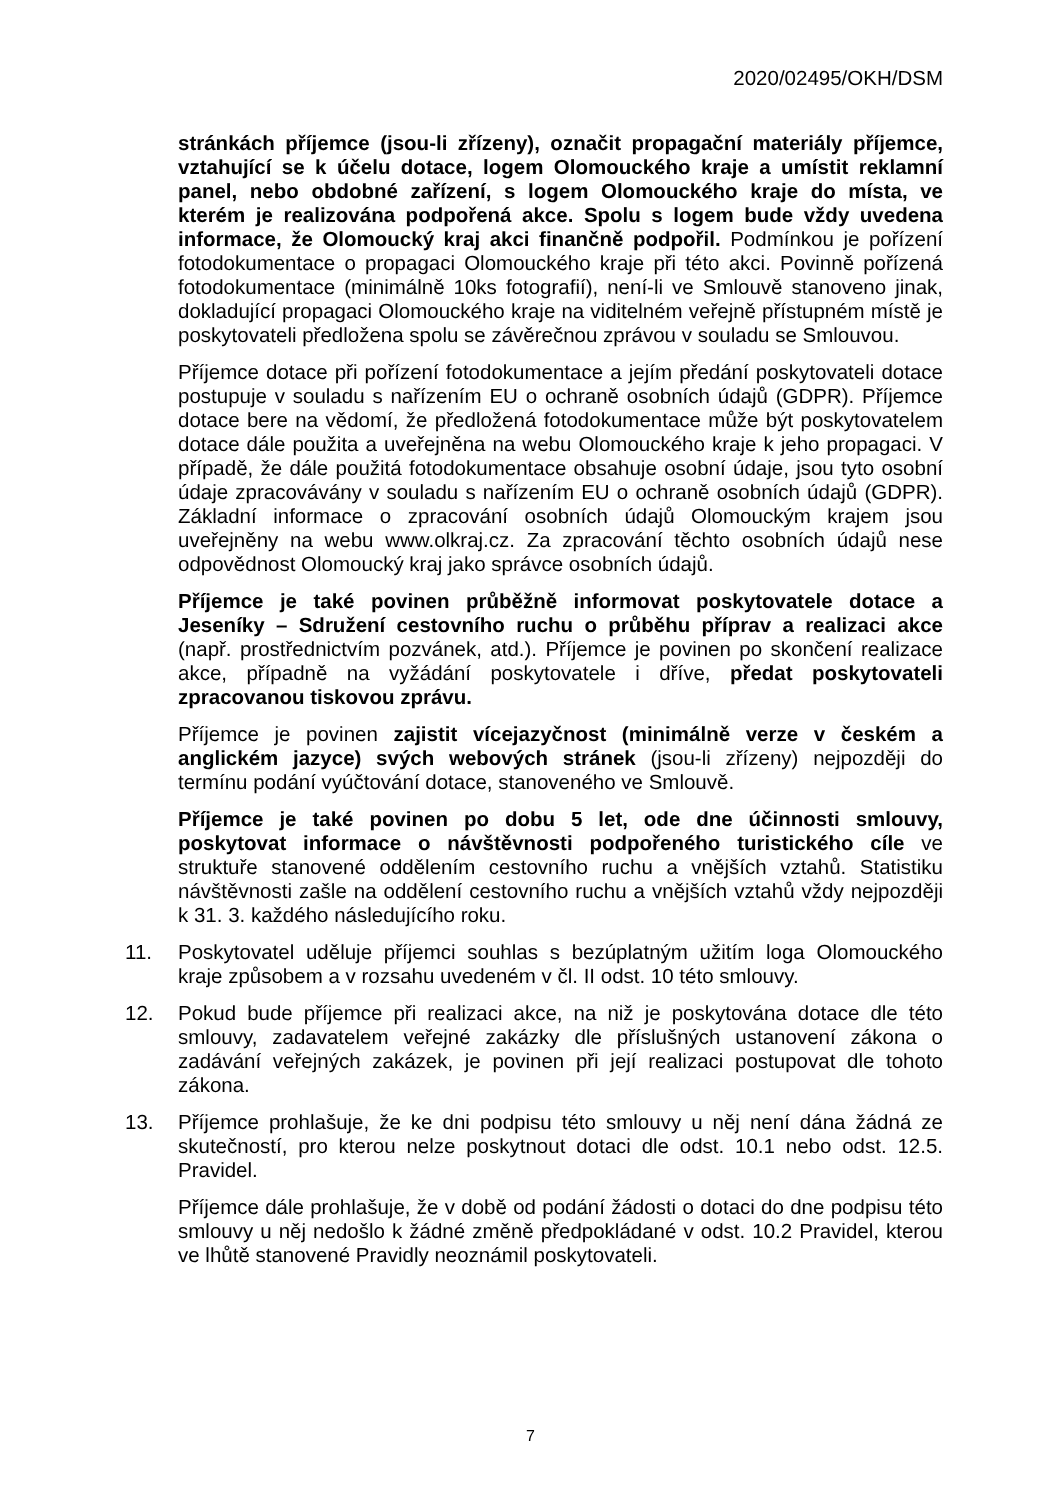2020/02495/OKH/DSM
stránkách příjemce (jsou-li zřízeny), označit propagační materiály příjemce, vztahující se k účelu dotace, logem Olomouckého kraje a umístit reklamní panel, nebo obdobné zařízení, s logem Olomouckého kraje do místa, ve kterém je realizována podpořená akce. Spolu s logem bude vždy uvedena informace, že Olomoucký kraj akci finančně podpořil. Podmínkou je pořízení fotodokumentace o propagaci Olomouckého kraje při této akci. Povinně pořízená fotodokumentace (minimálně 10ks fotografií), není-li ve Smlouvě stanoveno jinak, dokladující propagaci Olomouckého kraje na viditelném veřejně přístupném místě je poskytovateli předložena spolu se závěrečnou zprávou v souladu se Smlouvou.
Příjemce dotace při pořízení fotodokumentace a jejím předání poskytovateli dotace postupuje v souladu s nařízením EU o ochraně osobních údajů (GDPR). Příjemce dotace bere na vědomí, že předložená fotodokumentace může být poskytovatelem dotace dále použita a uveřejněna na webu Olomouckého kraje k jeho propagaci. V případě, že dále použitá fotodokumentace obsahuje osobní údaje, jsou tyto osobní údaje zpracovávány v souladu s nařízením EU o ochraně osobních údajů (GDPR). Základní informace o zpracování osobních údajů Olomouckým krajem jsou uveřejněny na webu www.olkraj.cz. Za zpracování těchto osobních údajů nese odpovědnost Olomoucký kraj jako správce osobních údajů.
Příjemce je také povinen průběžně informovat poskytovatele dotace a Jeseníky – Sdružení cestovního ruchu o průběhu příprav a realizaci akce (např. prostřednictvím pozvánek, atd.). Příjemce je povinen po skončení realizace akce, případně na vyžádání poskytovatele i dříve, předat poskytovateli zpracovanou tiskovou zprávu.
Příjemce je povinen zajistit vícejazyčnost (minimálně verze v českém a anglickém jazyce) svých webových stránek (jsou-li zřízeny) nejpozději do termínu podání vyúčtování dotace, stanoveného ve Smlouvě.
Příjemce je také povinen po dobu 5 let, ode dne účinnosti smlouvy, poskytovat informace o návštěvnosti podpořeného turistického cíle ve struktuře stanovené oddělením cestovního ruchu a vnějších vztahů. Statistiku návštěvnosti zašle na oddělení cestovního ruchu a vnějších vztahů vždy nejpozději k 31. 3. každého následujícího roku.
11. Poskytovatel uděluje příjemci souhlas s bezúplatným užitím loga Olomouckého kraje způsobem a v rozsahu uvedeném v čl. II odst. 10 této smlouvy.
12. Pokud bude příjemce při realizaci akce, na niž je poskytována dotace dle této smlouvy, zadavatelem veřejné zakázky dle příslušných ustanovení zákona o zadávání veřejných zakázek, je povinen při její realizaci postupovat dle tohoto zákona.
13. Příjemce prohlašuje, že ke dni podpisu této smlouvy u něj není dána žádná ze skutečností, pro kterou nelze poskytnout dotaci dle odst. 10.1 nebo odst. 12.5. Pravidel.
Příjemce dále prohlašuje, že v době od podání žádosti o dotaci do dne podpisu této smlouvy u něj nedošlo k žádné změně předpokládané v odst. 10.2 Pravidel, kterou ve lhůtě stanovené Pravidly neoznámil poskytovateli.
7